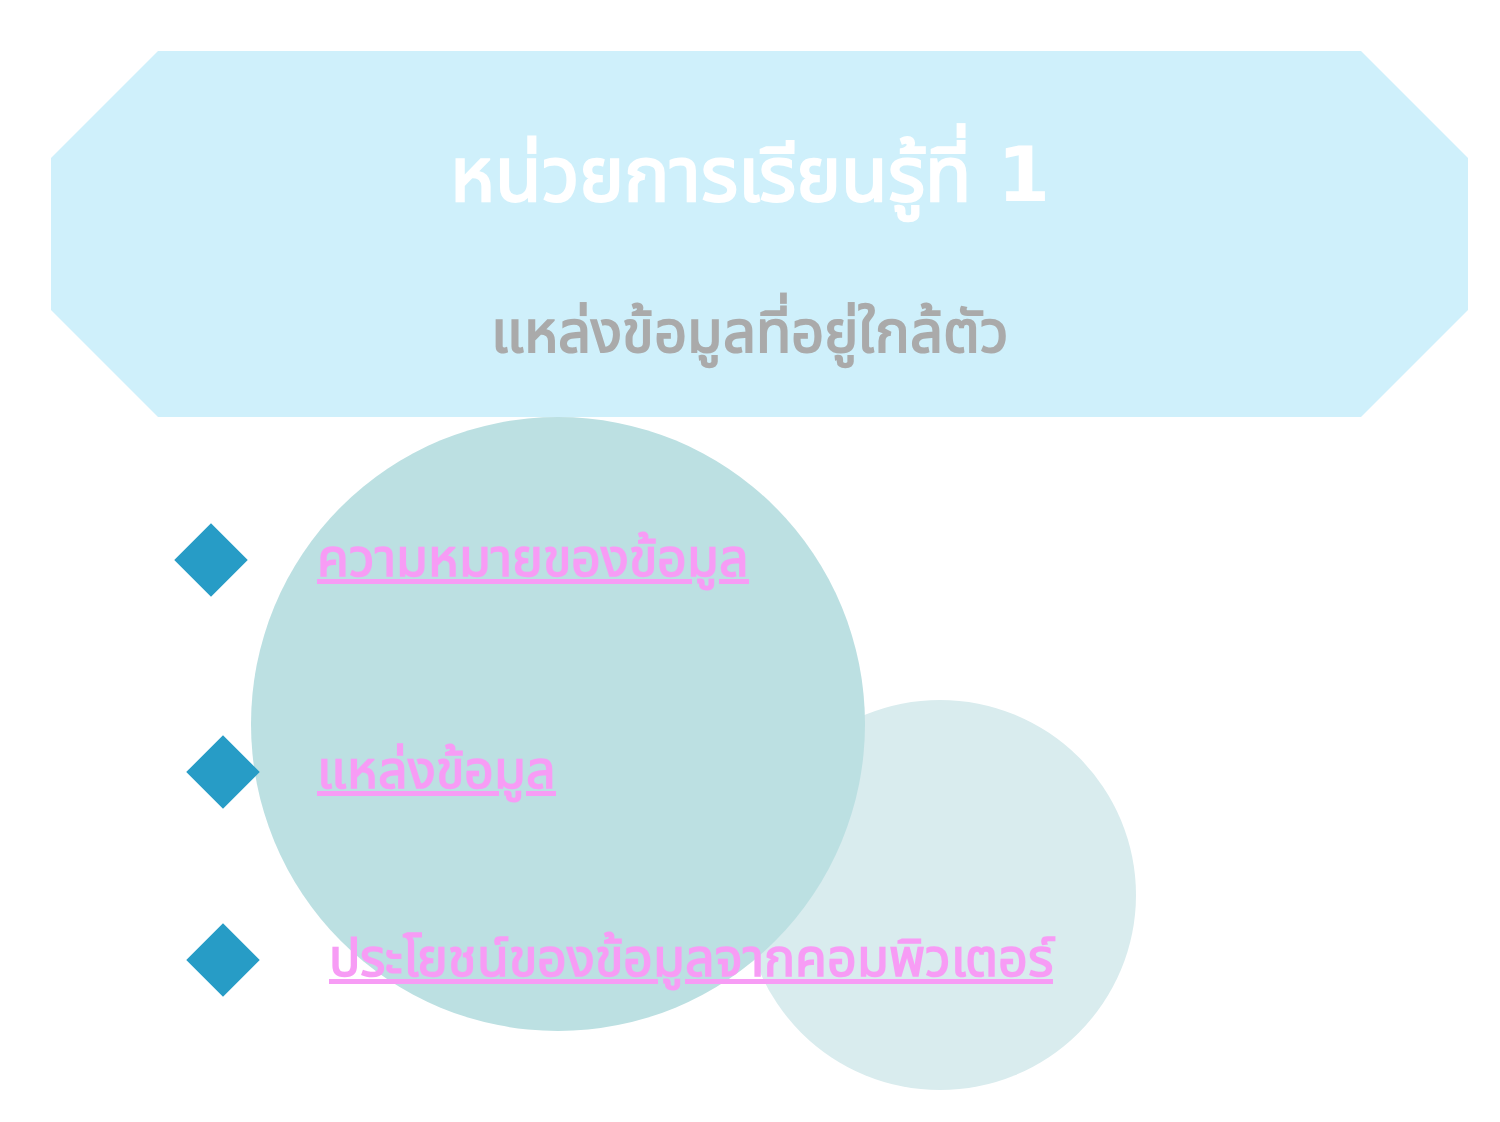หน่วยการเรียนรู้ที่ 1
แหล่งข้อมูลที่อยู่ใกล้ตัว
ความหมายของข้อมูล
แหล่งข้อมูล
ประโยชน์ของข้อมูลจากคอมพิวเตอร์